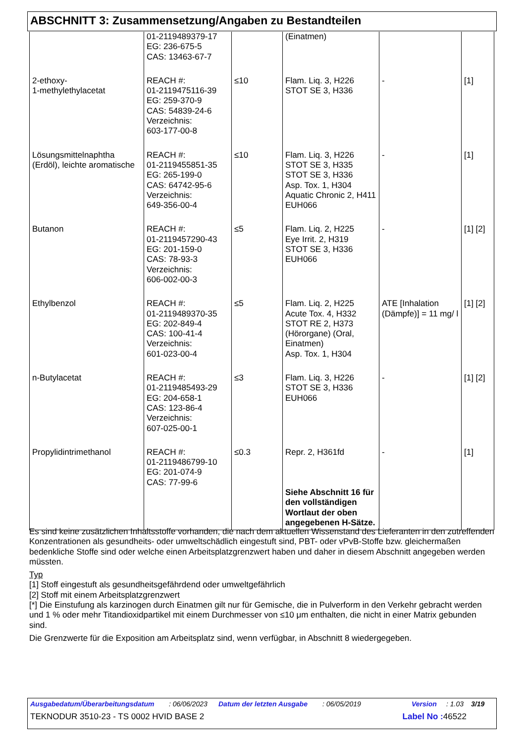ABSCHNITT 3: Zusammensetzung/Angaben zu Bestandteilen
| | 01-2119489379-17 EG: 236-675-5 CAS: 13463-67-7 | | (Einatmen) | | |
| 2-ethoxy- 1-methylethylacetat | REACH #: 01-2119475116-39 EG: 259-370-9 CAS: 54839-24-6 Verzeichnis: 603-177-00-8 | ≤10 | Flam. Liq. 3, H226 STOT SE 3, H336 | - | [1] |
| Lösungsmittelnaphtha (Erdöl), leichte aromatische | REACH #: 01-2119455851-35 EG: 265-199-0 CAS: 64742-95-6 Verzeichnis: 649-356-00-4 | ≤10 | Flam. Liq. 3, H226 STOT SE 3, H335 STOT SE 3, H336 Asp. Tox. 1, H304 Aquatic Chronic 2, H411 EUH066 | - | [1] |
| Butanon | REACH #: 01-2119457290-43 EG: 201-159-0 CAS: 78-93-3 Verzeichnis: 606-002-00-3 | ≤5 | Flam. Liq. 2, H225 Eye Irrit. 2, H319 STOT SE 3, H336 EUH066 | - | [1] [2] |
| Ethylbenzol | REACH #: 01-2119489370-35 EG: 202-849-4 CAS: 100-41-4 Verzeichnis: 601-023-00-4 | ≤5 | Flam. Liq. 2, H225 Acute Tox. 4, H332 STOT RE 2, H373 (Hörorgane) (Oral, Einatmen) Asp. Tox. 1, H304 | ATE [Inhalation (Dämpfe)] = 11 mg/ l | [1] [2] |
| n-Butylacetat | REACH #: 01-2119485493-29 EG: 204-658-1 CAS: 123-86-4 Verzeichnis: 607-025-00-1 | ≤3 | Flam. Liq. 3, H226 STOT SE 3, H336 EUH066 | - | [1] [2] |
| Propylidintrimethanol | REACH #: 01-2119486799-10 EG: 201-074-9 CAS: 77-99-6 | ≤0.3 | Repr. 2, H361fd Siehe Abschnitt 16 für den vollständigen Wortlaut der oben angegebenen H-Sätze. | - | [1] |
Es sind keine zusätzlichen Inhaltsstoffe vorhanden, die nach dem aktuellen Wissenstand des Lieferanten in den zutreffenden Konzentrationen als gesundheits- oder umweltschädlich eingestuft sind, PBT- oder vPvB-Stoffe bzw. gleichermaßen bedenkliche Stoffe sind oder welche einen Arbeitsplatzgrenzwert haben und daher in diesem Abschnitt angegeben werden müssten.
Typ
[1] Stoff eingestuft als gesundheitsgefährdend oder umweltgefährlich
[2] Stoff mit einem Arbeitsplatzgrenzwert
[*] Die Einstufung als karzinogen durch Einatmen gilt nur für Gemische, die in Pulverform in den Verkehr gebracht werden und 1 % oder mehr Titandioxidpartikel mit einem Durchmesser von ≤10 μm enthalten, die nicht in einer Matrix gebunden sind.
Die Grenzwerte für die Exposition am Arbeitsplatz sind, wenn verfügbar, in Abschnitt 8 wiedergegeben.
Ausgabedatum/Überarbeitungsdatum: 06/06/2023 Datum der letzten Ausgabe: 06/05/2019 Version: 1.03 3/19
TEKNODUR 3510-23 - TS 0002 HVID BASE 2 Label No : 46522